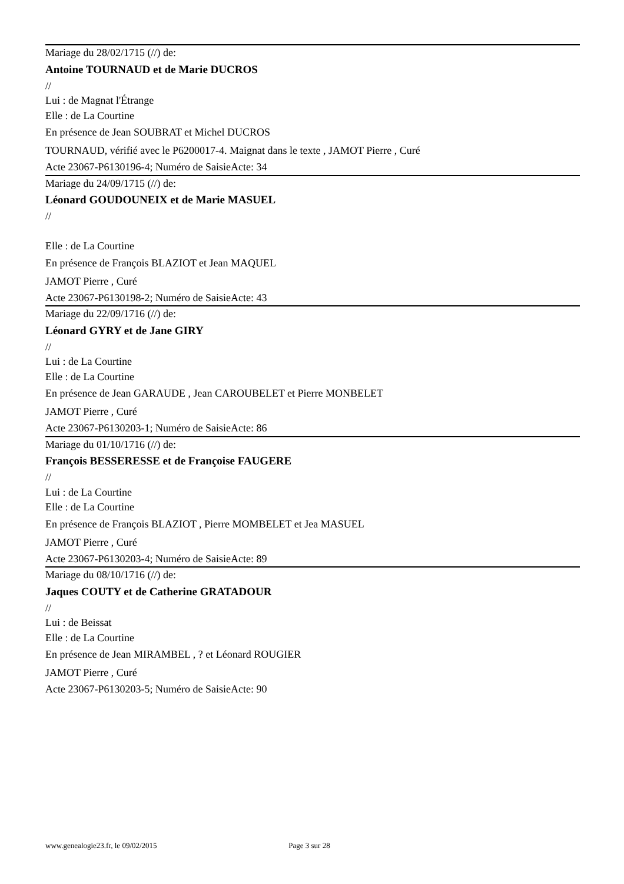Mariage du 28/02/1715 (//) de:
Antoine TOURNAUD et de Marie DUCROS
//
Lui : de Magnat l'Étrange
Elle : de La Courtine
En présence de Jean SOUBRAT et Michel DUCROS
TOURNAUD, vérifié avec le P6200017-4. Maignat dans le texte , JAMOT Pierre , Curé
Acte 23067-P6130196-4; Numéro de SaisieActe: 34
Mariage du 24/09/1715 (//) de:
Léonard GOUDOUNEIX et de Marie MASUEL
//
Elle : de La Courtine
En présence de François BLAZIOT et Jean MAQUEL
JAMOT Pierre , Curé
Acte 23067-P6130198-2; Numéro de SaisieActe: 43
Mariage du 22/09/1716 (//) de:
Léonard GYRY et de Jane GIRY
//
Lui : de La Courtine
Elle : de La Courtine
En présence de Jean GARAUDE , Jean CAROUBELET et Pierre MONBELET
JAMOT Pierre , Curé
Acte 23067-P6130203-1; Numéro de SaisieActe: 86
Mariage du 01/10/1716 (//) de:
François BESSERESSE et de Françoise FAUGERE
//
Lui : de La Courtine
Elle : de La Courtine
En présence de François BLAZIOT , Pierre MOMBELET et Jea MASUEL
JAMOT Pierre , Curé
Acte 23067-P6130203-4; Numéro de SaisieActe: 89
Mariage du 08/10/1716 (//) de:
Jaques COUTY et de Catherine GRATADOUR
//
Lui : de Beissat
Elle : de La Courtine
En présence de Jean MIRAMBEL , ? et Léonard ROUGIER
JAMOT Pierre , Curé
Acte 23067-P6130203-5; Numéro de SaisieActe: 90
www.genealogie23.fr, le 09/02/2015 Page 3 sur 28